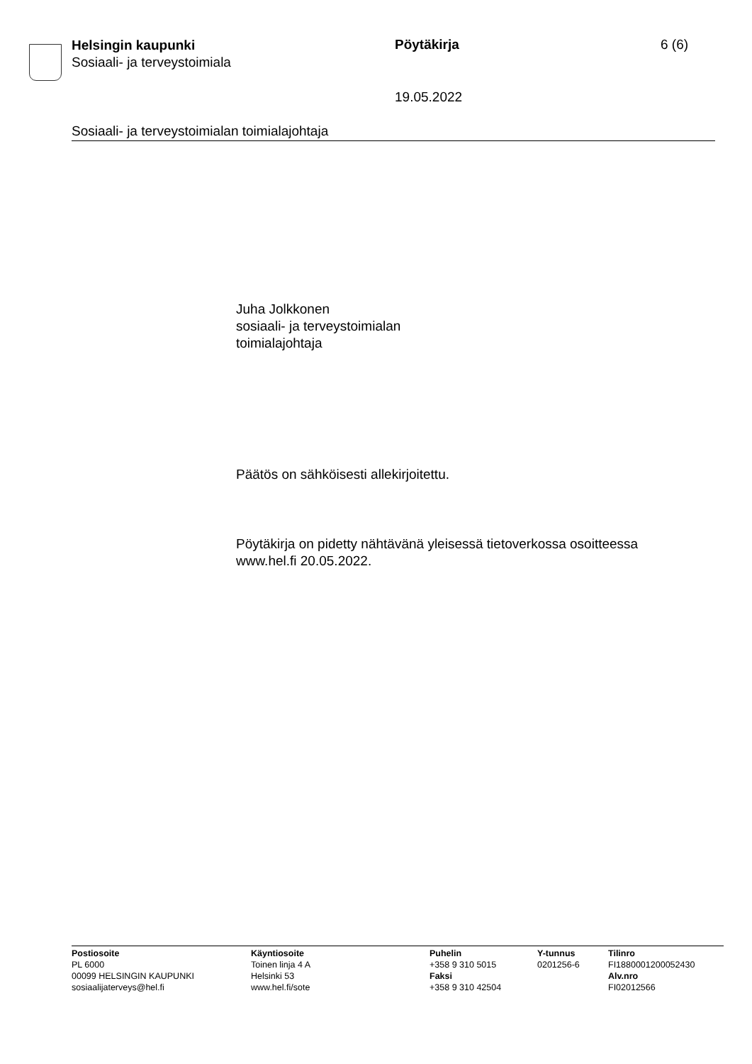Helsingin kaupunki
Sosiaali- ja terveystoimiala
Pöytäkirja 6 (6)
19.05.2022
Sosiaali- ja terveystoimialan toimialajohtaja
Juha Jolkkonen
sosiaali- ja terveystoimialan
toimialajohtaja
Päätös on sähköisesti allekirjoitettu.
Pöytäkirja on pidetty nähtävänä yleisessä tietoverkossa osoitteessa
www.hel.fi 20.05.2022.
Postiosoite
PL 6000
00099 HELSINGIN KAUPUNKI
sosiaalijaterveys@hel.fi
Käyntiosoite
Toinen linja 4 A
Helsinki 53
www.hel.fi/sote
Puhelin
+358 9 310 5015
Faksi
+358 9 310 42504
Y-tunnus
0201256-6
Tilinro
FI1880001200052430
Alv.nro
FI02012566